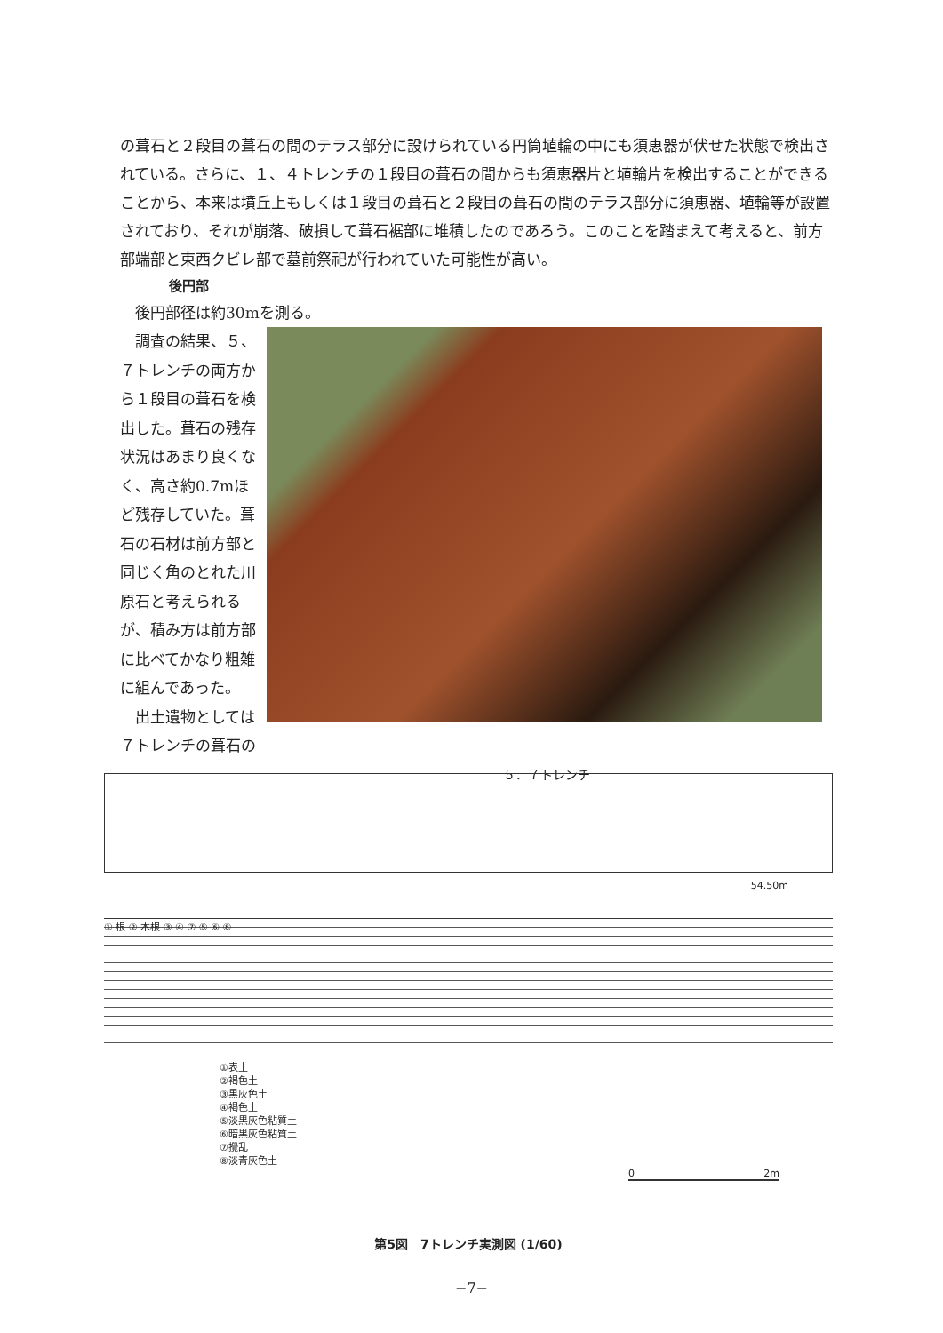の葺石と２段目の葺石の間のテラス部分に設けられている円筒埴輪の中にも須恵器が伏せた状態で検出されている。さらに、１、４トレンチの１段目の葺石の間からも須恵器片と埴輪片を検出することができることから、本来は墳丘上もしくは１段目の葺石と２段目の葺石の間のテラス部分に須恵器、埴輪等が設置されており、それが崩落、破損して葺石裾部に堆積したのであろう。このことを踏まえて考えると、前方部端部と東西クビレ部で墓前祭祀が行われていた可能性が高い。
後円部
　後円部径は約30mを測る。
　調査の結果、５、７トレンチの両方から１段目の葺石を検出した。葺石の残存状況はあまり良くなく、高さ約0.7mほど残存していた。葺石の石材は前方部と同じく角のとれた川原石と考えられるが、積み方は前方部に比べてかなり粗雑に組んであった。
　出土遺物としては７トレンチの葺石の
５．７トレンチ
54.50m
① 根 ② 木根 ③ ④ ⑦ ⑤ ⑥ ⑧
①表土
②褐色土
③黒灰色土
④褐色土
⑤淡黒灰色粘質土
⑥暗黒灰色粘質土
⑦攪乱
⑧淡青灰色土
0 2m
第5図　7トレンチ実測図 (1/60)
−7−